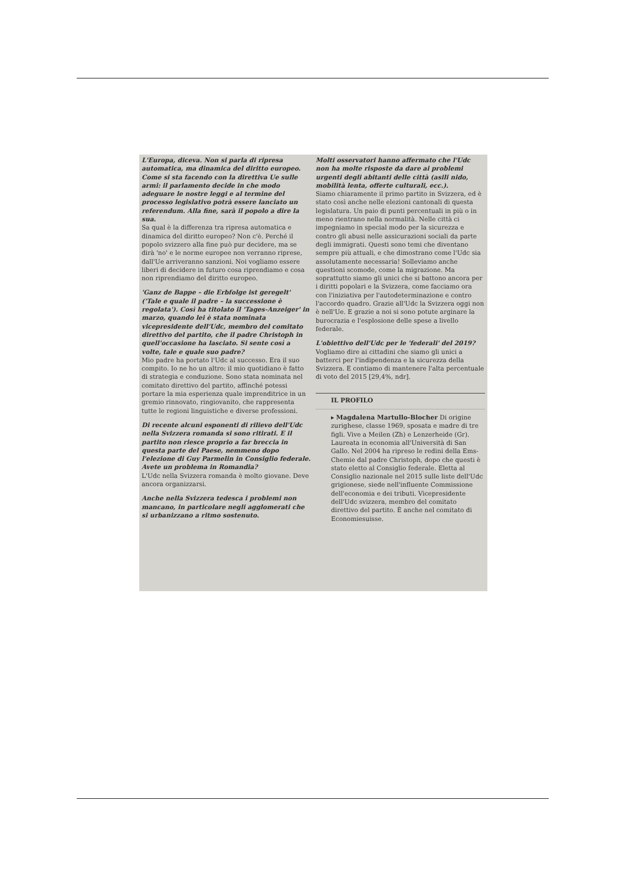L'Europa, diceva. Non si parla di ripresa automatica, ma dinamica del diritto europeo. Come si sta facendo con la direttiva Ue sulle armi: il parlamento decide in che modo adeguare le nostre leggi e al termine del processo legislativo potrà essere lanciato un referendum. Alla fine, sarà il popolo a dire la sua.
Sa qual è la differenza tra ripresa automatica e dinamica del diritto europeo? Non c'è. Perché il popolo svizzero alla fine può pur decidere, ma se dirà 'no' e le norme europee non verranno riprese, dall'Ue arriveranno sanzioni. Noi vogliamo essere liberi di decidere in futuro cosa riprendiamo e cosa non riprendiamo del diritto europeo.
'Ganz de Bappe – die Erbfolge ist geregelt' ('Tale e quale il padre – la successione è regolata'). Così ha titolato il 'Tages-Anzeiger' in marzo, quando lei è stata nominata vicepresidente dell'Udc, membro del comitato direttivo del partito, che il padre Christoph in quell'occasione ha lasciato. Si sente così a volte, tale e quale suo padre?
Mio padre ha portato l'Udc al successo. Era il suo compito. Io ne ho un altro: il mio quotidiano è fatto di strategia e conduzione. Sono stata nominata nel comitato direttivo del partito, affinché potessi portare la mia esperienza quale imprenditrice in un gremio rinnovato, ringiovanito, che rappresenta tutte le regioni linguistiche e diverse professioni.
Di recente alcuni esponenti di rilievo dell'Udc nella Svizzera romanda si sono ritirati. E il partito non riesce proprio a far breccia in questa parte del Paese, nemmeno dopo l'elezione di Guy Parmelin in Consiglio federale. Avete un problema in Romandia?
L'Udc nella Svizzera romanda è molto giovane. Deve ancora organizzarsi.
Anche nella Svizzera tedesca i problemi non mancano, in particolare negli agglomerati che si urbanizzano a ritmo sostenuto.
Molti osservatori hanno affermato che l'Udc non ha molte risposte da dare ai problemi urgenti degli abitanti delle città (asili nido, mobilità lenta, offerte culturali, ecc.).
Siamo chiaramente il primo partito in Svizzera, ed è stato così anche nelle elezioni cantonali di questa legislatura. Un paio di punti percentuali in più o in meno rientrano nella normalità. Nelle città ci impegniamo in special modo per la sicurezza e contro gli abusi nelle assicurazioni sociali da parte degli immigrati. Questi sono temi che diventano sempre più attuali, e che dimostrano come l'Udc sia assolutamente necessaria! Solleviamo anche questioni scomode, come la migrazione. Ma soprattutto siamo gli unici che si battono ancora per i diritti popolari e la Svizzera, come facciamo ora con l'iniziativa per l'autodeterminazione e contro l'accordo quadro. Grazie all'Udc la Svizzera oggi non è nell'Ue. E grazie a noi si sono potute arginare la burocrazia e l'esplosione delle spese a livello federale.
L'obiettivo dell'Udc per le 'federali' del 2019?
Vogliamo dire ai cittadini che siamo gli unici a batterci per l'indipendenza e la sicurezza della Svizzera. E contiamo di mantenere l'alta percentuale di voto del 2015 [29,4%, ndr].
IL PROFILO
▸ Magdalena Martullo-Blocher Di origine zurighese, classe 1969, sposata e madre di tre figli. Vive a Meilen (Zh) e Lenzerheide (Gr). Laureata in economia all'Università di San Gallo. Nel 2004 ha ripreso le redini della Ems-Chemie dal padre Christoph, dopo che questi è stato eletto al Consiglio federale. Eletta al Consiglio nazionale nel 2015 sulle liste dell'Udc grigionese, siede nell'influente Commissione dell'economia e dei tributi. Vicepresidente dell'Udc svizzera, membro del comitato direttivo del partito. È anche nel comitato di Economiesuisse.